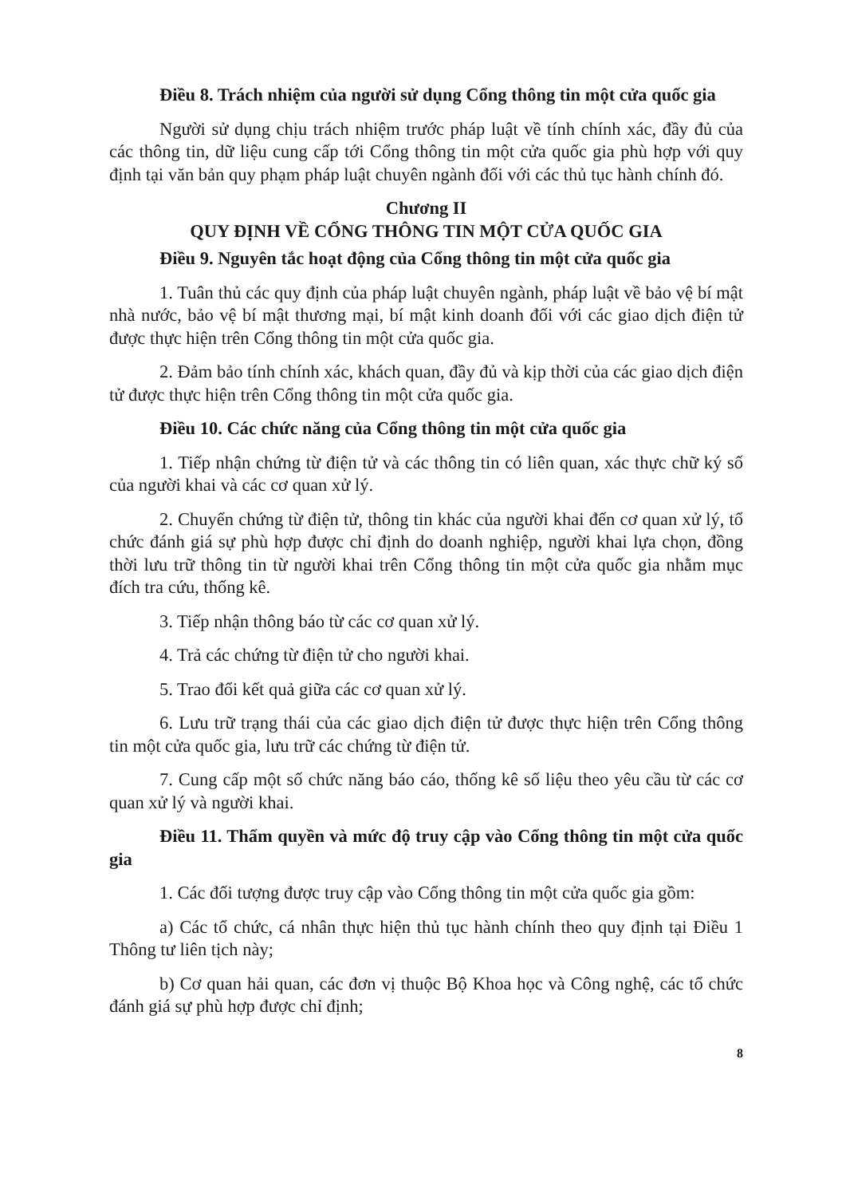Điều 8. Trách nhiệm của người sử dụng Cổng thông tin một cửa quốc gia
Người sử dụng chịu trách nhiệm trước pháp luật về tính chính xác, đầy đủ của các thông tin, dữ liệu cung cấp tới Cổng thông tin một cửa quốc gia phù hợp với quy định tại văn bản quy phạm pháp luật chuyên ngành đối với các thủ tục hành chính đó.
Chương II
QUY ĐỊNH VỀ CỔNG THÔNG TIN MỘT CỬA QUỐC GIA
Điều 9. Nguyên tắc hoạt động của Cổng thông tin một cửa quốc gia
1. Tuân thủ các quy định của pháp luật chuyên ngành, pháp luật về bảo vệ bí mật nhà nước, bảo vệ bí mật thương mại, bí mật kinh doanh đối với các giao dịch điện tử được thực hiện trên Cổng thông tin một cửa quốc gia.
2. Đảm bảo tính chính xác, khách quan, đầy đủ và kịp thời của các giao dịch điện tử được thực hiện trên Cổng thông tin một cửa quốc gia.
Điều 10. Các chức năng của Cổng thông tin một cửa quốc gia
1. Tiếp nhận chứng từ điện tử và các thông tin có liên quan, xác thực chữ ký số của người khai và các cơ quan xử lý.
2. Chuyển chứng từ điện tử, thông tin khác của người khai đến cơ quan xử lý, tổ chức đánh giá sự phù hợp được chỉ định do doanh nghiệp, người khai lựa chọn, đồng thời lưu trữ thông tin từ người khai trên Cổng thông tin một cửa quốc gia nhằm mục đích tra cứu, thống kê.
3. Tiếp nhận thông báo từ các cơ quan xử lý.
4. Trả các chứng từ điện tử cho người khai.
5. Trao đổi kết quả giữa các cơ quan xử lý.
6. Lưu trữ trạng thái của các giao dịch điện tử được thực hiện trên Cổng thông tin một cửa quốc gia, lưu trữ các chứng từ điện tử.
7. Cung cấp một số chức năng báo cáo, thống kê số liệu theo yêu cầu từ các cơ quan xử lý và người khai.
Điều 11. Thẩm quyền và mức độ truy cập vào Cổng thông tin một cửa quốc gia
1. Các đối tượng được truy cập vào Cổng thông tin một cửa quốc gia gồm:
a) Các tổ chức, cá nhân thực hiện thủ tục hành chính theo quy định tại Điều 1 Thông tư liên tịch này;
b) Cơ quan hải quan, các đơn vị thuộc Bộ Khoa học và Công nghệ, các tổ chức đánh giá sự phù hợp được chỉ định;
8